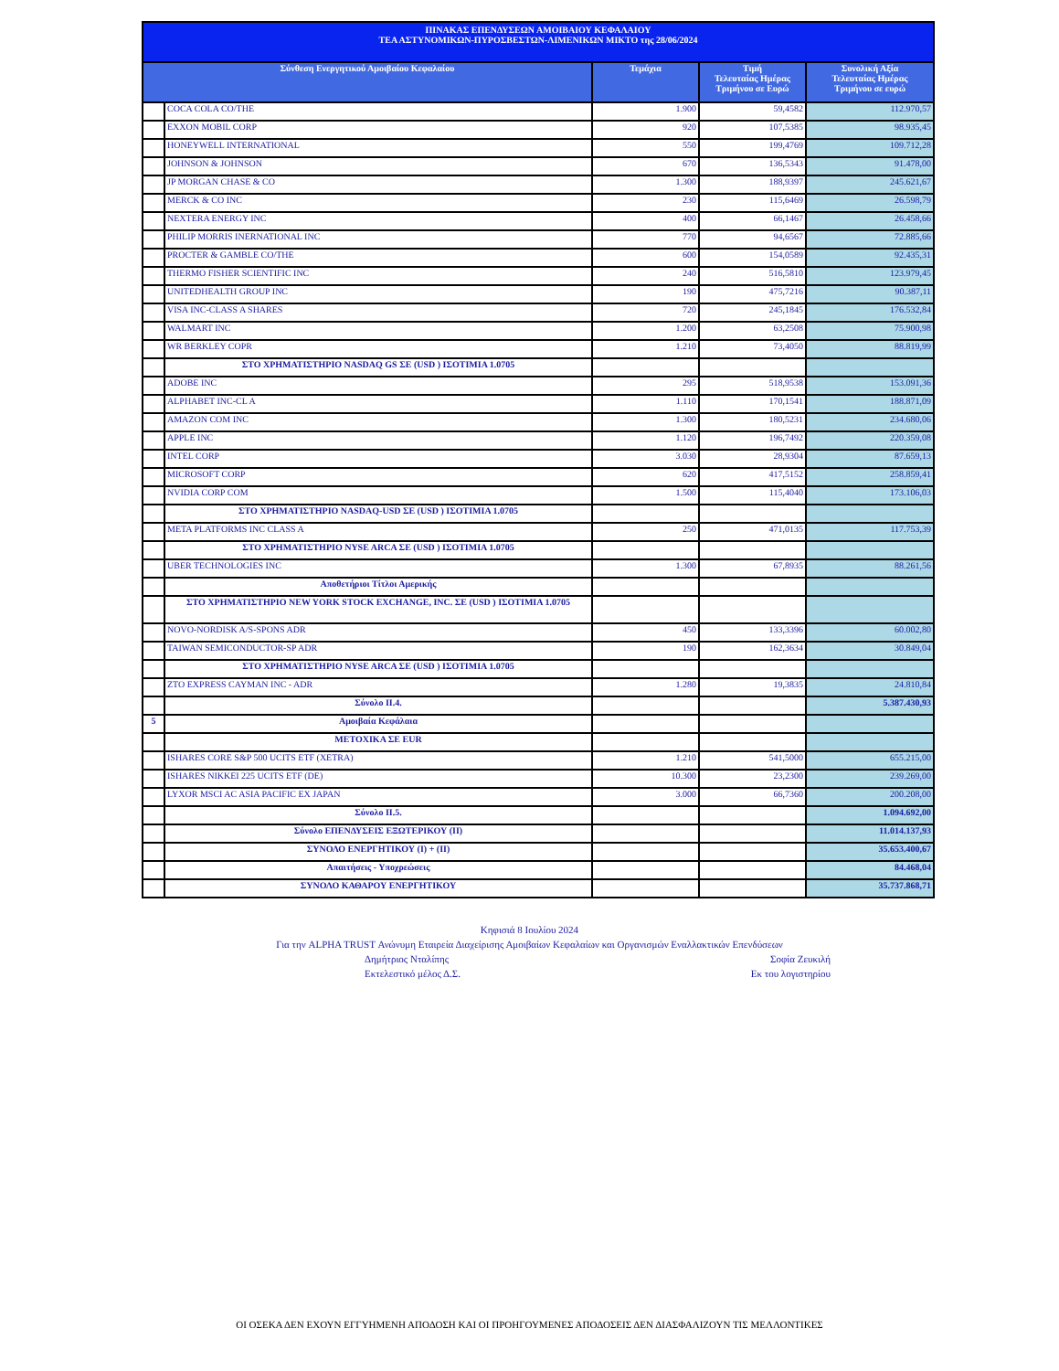| ΠΙΝΑΚΑΣ ΕΠΕΝΔΥΣΕΩΝ ΑΜΟΙΒΑΙΟΥ ΚΕΦΑΛΑΙΟΥ ΤΕΑ ΑΣΤΥΝΟΜΙΚΩΝ-ΠΥΡΟΣΒΕΣΤΩΝ-ΛΙΜΕΝΙΚΩΝ ΜΙΚΤΟ της 28/06/2024 | | | | |
| Σύνθεση Ενεργητικού Αμοιβαίου Κεφαλαίου | | Τεμάχια | Τιμή Τελευταίας Ημέρας Τριμήνου σε Ευρώ | Συνολική Αξία Τελευταίας Ημέρας Τριμήνου σε ευρώ |
| | COCA COLA CO/THE | 1.900 | 59,4582 | 112.970,57 |
| | EXXON MOBIL CORP | 920 | 107,5385 | 98.935,45 |
| | HONEYWELL INTERNATIONAL | 550 | 199,4769 | 109.712,28 |
| | JOHNSON & JOHNSON | 670 | 136,5343 | 91.478,00 |
| | JP MORGAN CHASE & CO | 1.300 | 188,9397 | 245.621,67 |
| | MERCK & CO INC | 230 | 115,6469 | 26.598,79 |
| | NEXTERA ENERGY INC | 400 | 66,1467 | 26.458,66 |
| | PHILIP MORRIS INERNATIONAL INC | 770 | 94,6567 | 72.885,66 |
| | PROCTER & GAMBLE CO/THE | 600 | 154,0589 | 92.435,31 |
| | THERMO FISHER SCIENTIFIC INC | 240 | 516,5810 | 123.979,45 |
| | UNITEDHEALTH GROUP INC | 190 | 475,7216 | 90.387,11 |
| | VISA INC-CLASS A SHARES | 720 | 245,1845 | 176.532,84 |
| | WALMART INC | 1.200 | 63,2508 | 75.900,98 |
| | WR BERKLEY COPR | 1.210 | 73,4050 | 88.819,99 |
| | ΣΤΟ ΧΡΗΜΑΤΙΣΤΗΡΙΟ NASDAQ GS ΣΕ (USD ) ΙΣΟΤΙΜΙΑ 1.0705 | | | |
| | ADOBE INC | 295 | 518,9538 | 153.091,36 |
| | ALPHABET INC-CL A | 1.110 | 170,1541 | 188.871,09 |
| | AMAZON COM INC | 1.300 | 180,5231 | 234.680,06 |
| | APPLE INC | 1.120 | 196,7492 | 220.359,08 |
| | INTEL CORP | 3.030 | 28,9304 | 87.659,13 |
| | MICROSOFT CORP | 620 | 417,5152 | 258.859,41 |
| | NVIDIA CORP COM | 1.500 | 115,4040 | 173.106,03 |
| | ΣΤΟ ΧΡΗΜΑΤΙΣΤΗΡΙΟ NASDAQ-USD ΣΕ (USD ) ΙΣΟΤΙΜΙΑ 1.0705 | | | |
| | META PLATFORMS INC CLASS A | 250 | 471,0135 | 117.753,39 |
| | ΣΤΟ ΧΡΗΜΑΤΙΣΤΗΡΙΟ NYSE ARCA ΣΕ (USD ) ΙΣΟΤΙΜΙΑ 1.0705 | | | |
| | UBER TECHNOLOGIES INC | 1.300 | 67,8935 | 88.261,56 |
| | Αποθετήριοι Τίτλοι Αμερικής | | | |
| | ΣΤΟ ΧΡΗΜΑΤΙΣΤΗΡΙΟ NEW YORK STOCK EXCHANGE, INC. ΣΕ (USD ) ΙΣΟΤΙΜΙΑ 1.0705 | | | |
| | NOVO-NORDISK A/S-SPONS ADR | 450 | 133,3396 | 60.002,80 |
| | TAIWAN SEMICONDUCTOR-SP ADR | 190 | 162,3634 | 30.849,04 |
| | ΣΤΟ ΧΡΗΜΑΤΙΣΤΗΡΙΟ NYSE ARCA ΣΕ (USD ) ΙΣΟΤΙΜΙΑ 1.0705 | | | |
| | ZTO EXPRESS CAYMAN INC - ADR | 1.280 | 19,3835 | 24.810,84 |
| | Σύνολο ΙΙ.4. | | | 5.387.430,93 |
| 5 | Αμοιβαία Κεφάλαια | | | |
| | ΜΕΤΟΧΙΚΑ ΣΕ EUR | | | |
| | ISHARES CORE S&P 500 UCITS ETF (XETRA) | 1.210 | 541,5000 | 655.215,00 |
| | ISHARES NIKKEI 225 UCITS ETF (DE) | 10.300 | 23,2300 | 239.269,00 |
| | LYXOR MSCI AC ASIA PACIFIC EX JAPAN | 3.000 | 66,7360 | 200.208,00 |
| | Σύνολο ΙΙ.5. | | | 1.094.692,00 |
| | Σύνολο ΕΠΕΝΔΥΣΕΙΣ ΕΞΩΤΕΡΙΚΟΥ (ΙΙ) | | | 11.014.137,93 |
| | ΣΥΝΟΛΟ ΕΝΕΡΓΗΤΙΚΟΥ (Ι) + (ΙΙ) | | | 35.653.400,67 |
| | Απαιτήσεις - Υποχρεώσεις | | | 84.468,04 |
| | ΣΥΝΟΛΟ ΚΑΘΑΡΟΥ ΕΝΕΡΓΗΤΙΚΟΥ | | | 35.737.868,71 |
Κηφισιά 8 Ιουλίου 2024
Για την ALPHA TRUST Ανώνυμη Εταιρεία Διαχείρισης Αμοιβαίων Κεφαλαίων και Οργανισμών Εναλλακτικών Επενδύσεων
Δημήτριος Νταλίπης Σοφία Ζευκιλή
Εκτελεστικό μέλος Δ.Σ. Εκ του λογιστηρίου
ΟΙ ΟΣΕΚΑ ΔΕΝ ΕΧΟΥΝ ΕΓΓΥΗΜΕΝΗ ΑΠΟΔΟΣΗ ΚΑΙ ΟΙ ΠΡΟΗΓΟΥΜΕΝΕΣ ΑΠΟΔΟΣΕΙΣ ΔΕΝ ΔΙΑΣΦΑΛΙΖΟΥΝ ΤΙΣ ΜΕΛΛΟΝΤΙΚΕΣ